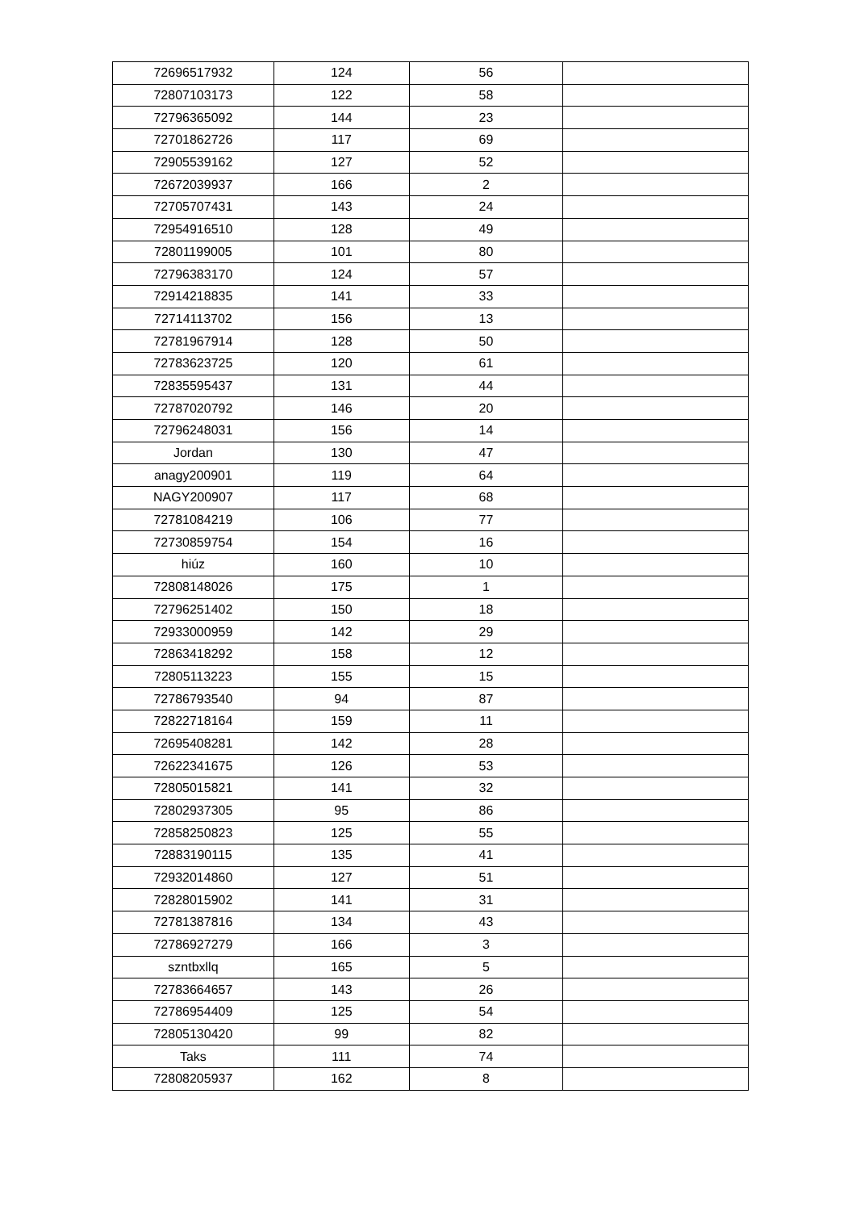| 72696517932 | 124 | 56 | |
| 72807103173 | 122 | 58 | |
| 72796365092 | 144 | 23 | |
| 72701862726 | 117 | 69 | |
| 72905539162 | 127 | 52 | |
| 72672039937 | 166 | 2 | |
| 72705707431 | 143 | 24 | |
| 72954916510 | 128 | 49 | |
| 72801199005 | 101 | 80 | |
| 72796383170 | 124 | 57 | |
| 72914218835 | 141 | 33 | |
| 72714113702 | 156 | 13 | |
| 72781967914 | 128 | 50 | |
| 72783623725 | 120 | 61 | |
| 72835595437 | 131 | 44 | |
| 72787020792 | 146 | 20 | |
| 72796248031 | 156 | 14 | |
| Jordan | 130 | 47 | |
| anagy200901 | 119 | 64 | |
| NAGY200907 | 117 | 68 | |
| 72781084219 | 106 | 77 | |
| 72730859754 | 154 | 16 | |
| hiúz | 160 | 10 | |
| 72808148026 | 175 | 1 | |
| 72796251402 | 150 | 18 | |
| 72933000959 | 142 | 29 | |
| 72863418292 | 158 | 12 | |
| 72805113223 | 155 | 15 | |
| 72786793540 | 94 | 87 | |
| 72822718164 | 159 | 11 | |
| 72695408281 | 142 | 28 | |
| 72622341675 | 126 | 53 | |
| 72805015821 | 141 | 32 | |
| 72802937305 | 95 | 86 | |
| 72858250823 | 125 | 55 | |
| 72883190115 | 135 | 41 | |
| 72932014860 | 127 | 51 | |
| 72828015902 | 141 | 31 | |
| 72781387816 | 134 | 43 | |
| 72786927279 | 166 | 3 | |
| szntbxllq | 165 | 5 | |
| 72783664657 | 143 | 26 | |
| 72786954409 | 125 | 54 | |
| 72805130420 | 99 | 82 | |
| Taks | 111 | 74 | |
| 72808205937 | 162 | 8 | |